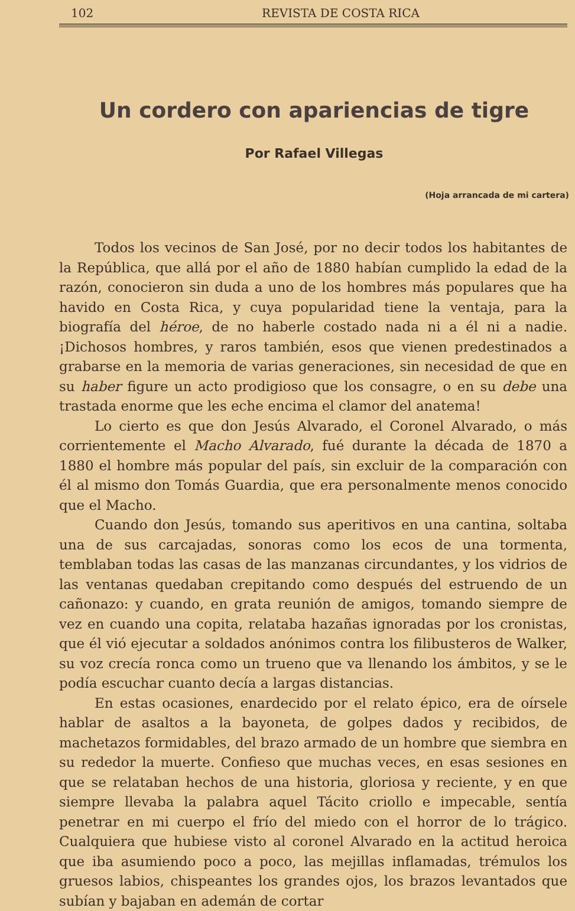102 REVISTA DE COSTA RICA
Un cordero con apariencias de tigre
Por Rafael Villegas
(Hoja arrancada de mi cartera)
Todos los vecinos de San José, por no decir todos los habitantes de la República, que allá por el año de 1880 habían cumplido la edad de la razón, conocieron sin duda a uno de los hombres más populares que ha havido en Costa Rica, y cuya popularidad tiene la ventaja, para la biografía del héroe, de no haberle costado nada ni a él ni a nadie. ¡Dichosos hombres, y raros también, esos que vienen predestinados a grabarse en la memoria de varias generaciones, sin necesidad de que en su haber figure un acto prodigioso que los consagre, o en su debe una trastada enorme que les eche encima el clamor del anatema!
Lo cierto es que don Jesús Alvarado, el Coronel Alvarado, o más corrientemente el Macho Alvarado, fué durante la década de 1870 a 1880 el hombre más popular del país, sin excluir de la comparación con él al mismo don Tomás Guardia, que era personalmente menos conocido que el Macho.
Cuando don Jesús, tomando sus aperitivos en una cantina, soltaba una de sus carcajadas, sonoras como los ecos de una tormenta, temblaban todas las casas de las manzanas circundantes, y los vidrios de las ventanas quedaban crepitando como después del estruendo de un cañonazo: y cuando, en grata reunión de amigos, tomando siempre de vez en cuando una copita, relataba hazañas ignoradas por los cronistas, que él vió ejecutar a soldados anónimos contra los filibusteros de Walker, su voz crecía ronca como un trueno que va llenando los ámbitos, y se le podía escuchar cuanto decía a largas distancias.
En estas ocasiones, enardecido por el relato épico, era de oírsele hablar de asaltos a la bayoneta, de golpes dados y recibidos, de machetazos formidables, del brazo armado de un hombre que siembra en su rededor la muerte. Confieso que muchas veces, en esas sesiones en que se relataban hechos de una historia, gloriosa y reciente, y en que siempre llevaba la palabra aquel Tácito criollo e impecable, sentía penetrar en mi cuerpo el frío del miedo con el horror de lo trágico. Cualquiera que hubiese visto al coronel Alvarado en la actitud heroica que iba asumiendo poco a poco, las mejillas inflamadas, trémulos los gruesos labios, chispeantes los grandes ojos, los brazos levantados que subían y bajaban en ademán de cortar